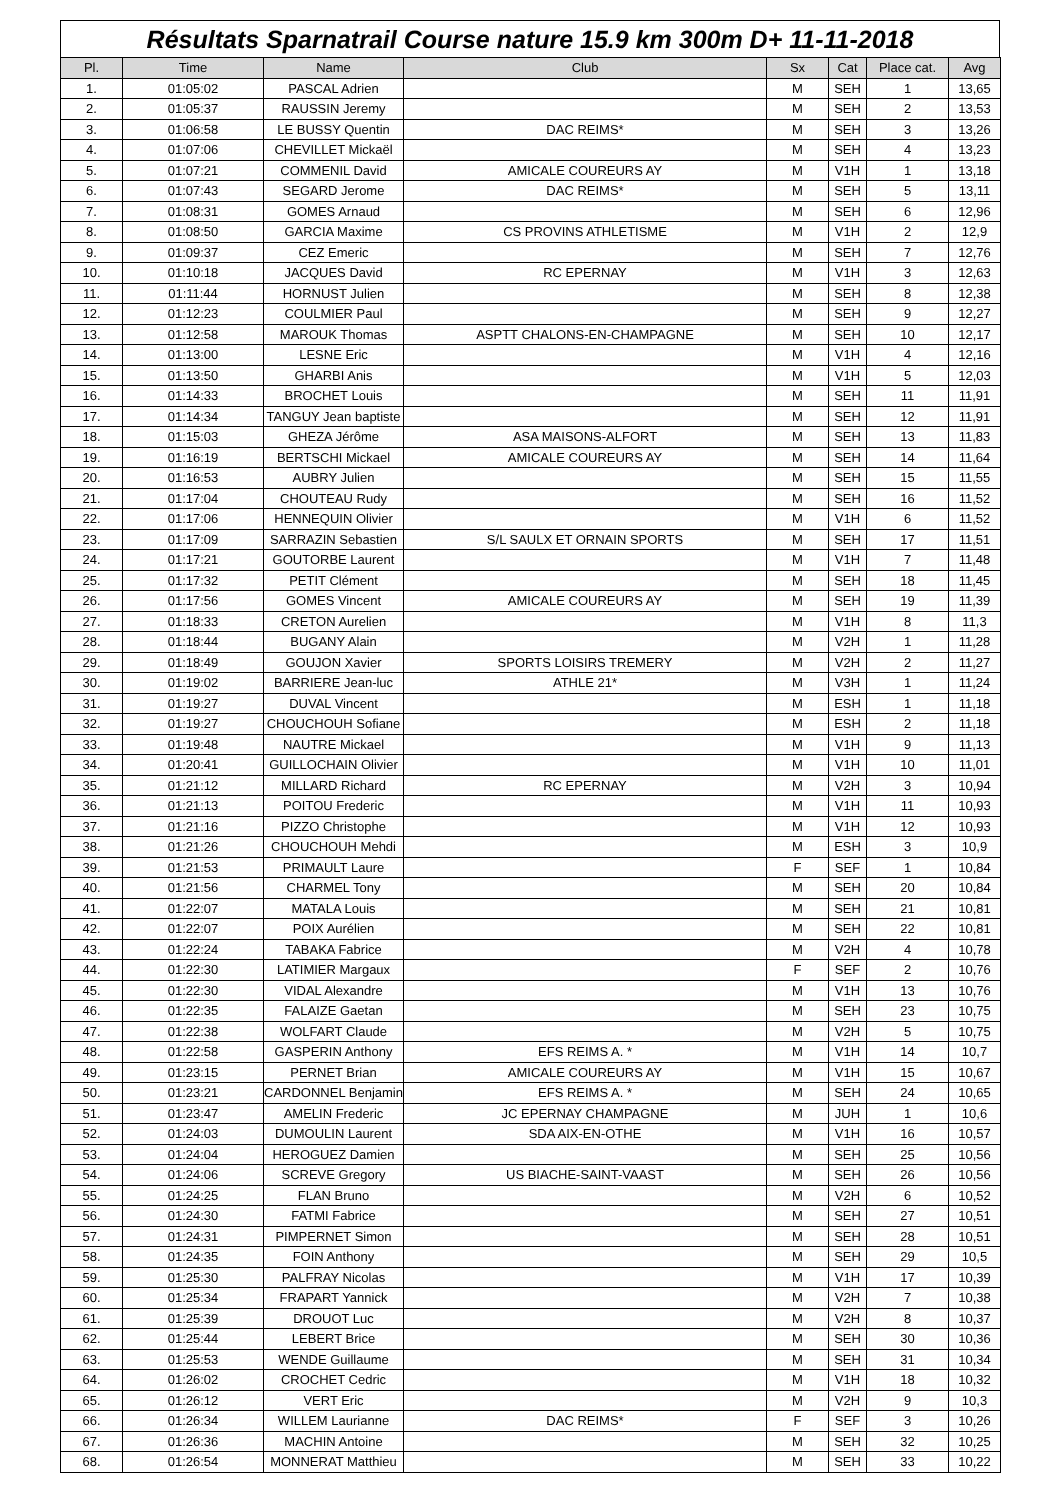Résultats Sparnatrail Course nature 15.9 km 300m D+ 11-11-2018
| Pl. | Time | Name | Club | Sx | Cat | Place cat. | Avg |
| --- | --- | --- | --- | --- | --- | --- | --- |
| 1. | 01:05:02 | PASCAL Adrien | | M | SEH | 1 | 13,65 |
| 2. | 01:05:37 | RAUSSIN Jeremy | | M | SEH | 2 | 13,53 |
| 3. | 01:06:58 | LE BUSSY Quentin | DAC REIMS* | M | SEH | 3 | 13,26 |
| 4. | 01:07:06 | CHEVILLET Mickaël | | M | SEH | 4 | 13,23 |
| 5. | 01:07:21 | COMMENIL David | AMICALE COUREURS AY | M | V1H | 1 | 13,18 |
| 6. | 01:07:43 | SEGARD Jerome | DAC REIMS* | M | SEH | 5 | 13,11 |
| 7. | 01:08:31 | GOMES Arnaud | | M | SEH | 6 | 12,96 |
| 8. | 01:08:50 | GARCIA Maxime | CS PROVINS ATHLETISME | M | V1H | 2 | 12,9 |
| 9. | 01:09:37 | CEZ Emeric | | M | SEH | 7 | 12,76 |
| 10. | 01:10:18 | JACQUES David | RC EPERNAY | M | V1H | 3 | 12,63 |
| 11. | 01:11:44 | HORNUST Julien | | M | SEH | 8 | 12,38 |
| 12. | 01:12:23 | COULMIER Paul | | M | SEH | 9 | 12,27 |
| 13. | 01:12:58 | MAROUK Thomas | ASPTT CHALONS-EN-CHAMPAGNE | M | SEH | 10 | 12,17 |
| 14. | 01:13:00 | LESNE Eric | | M | V1H | 4 | 12,16 |
| 15. | 01:13:50 | GHARBI Anis | | M | V1H | 5 | 12,03 |
| 16. | 01:14:33 | BROCHET Louis | | M | SEH | 11 | 11,91 |
| 17. | 01:14:34 | TANGUY Jean baptiste | | M | SEH | 12 | 11,91 |
| 18. | 01:15:03 | GHEZA Jérôme | ASA MAISONS-ALFORT | M | SEH | 13 | 11,83 |
| 19. | 01:16:19 | BERTSCHI Mickael | AMICALE COUREURS AY | M | SEH | 14 | 11,64 |
| 20. | 01:16:53 | AUBRY Julien | | M | SEH | 15 | 11,55 |
| 21. | 01:17:04 | CHOUTEAU Rudy | | M | SEH | 16 | 11,52 |
| 22. | 01:17:06 | HENNEQUIN Olivier | | M | V1H | 6 | 11,52 |
| 23. | 01:17:09 | SARRAZIN Sebastien | S/L SAULX ET ORNAIN SPORTS | M | SEH | 17 | 11,51 |
| 24. | 01:17:21 | GOUTORBE Laurent | | M | V1H | 7 | 11,48 |
| 25. | 01:17:32 | PETIT Clément | | M | SEH | 18 | 11,45 |
| 26. | 01:17:56 | GOMES Vincent | AMICALE COUREURS AY | M | SEH | 19 | 11,39 |
| 27. | 01:18:33 | CRETON Aurelien | | M | V1H | 8 | 11,3 |
| 28. | 01:18:44 | BUGANY Alain | | M | V2H | 1 | 11,28 |
| 29. | 01:18:49 | GOUJON Xavier | SPORTS LOISIRS TREMERY | M | V2H | 2 | 11,27 |
| 30. | 01:19:02 | BARRIERE Jean-luc | ATHLE 21* | M | V3H | 1 | 11,24 |
| 31. | 01:19:27 | DUVAL Vincent | | M | ESH | 1 | 11,18 |
| 32. | 01:19:27 | CHOUCHOUH Sofiane | | M | ESH | 2 | 11,18 |
| 33. | 01:19:48 | NAUTRE Mickael | | M | V1H | 9 | 11,13 |
| 34. | 01:20:41 | GUILLOCHAIN Olivier | | M | V1H | 10 | 11,01 |
| 35. | 01:21:12 | MILLARD Richard | RC EPERNAY | M | V2H | 3 | 10,94 |
| 36. | 01:21:13 | POITOU Frederic | | M | V1H | 11 | 10,93 |
| 37. | 01:21:16 | PIZZO Christophe | | M | V1H | 12 | 10,93 |
| 38. | 01:21:26 | CHOUCHOUH Mehdi | | M | ESH | 3 | 10,9 |
| 39. | 01:21:53 | PRIMAULT Laure | | F | SEF | 1 | 10,84 |
| 40. | 01:21:56 | CHARMEL Tony | | M | SEH | 20 | 10,84 |
| 41. | 01:22:07 | MATALA Louis | | M | SEH | 21 | 10,81 |
| 42. | 01:22:07 | POIX Aurélien | | M | SEH | 22 | 10,81 |
| 43. | 01:22:24 | TABAKA Fabrice | | M | V2H | 4 | 10,78 |
| 44. | 01:22:30 | LATIMIER Margaux | | F | SEF | 2 | 10,76 |
| 45. | 01:22:30 | VIDAL Alexandre | | M | V1H | 13 | 10,76 |
| 46. | 01:22:35 | FALAIZE Gaetan | | M | SEH | 23 | 10,75 |
| 47. | 01:22:38 | WOLFART Claude | | M | V2H | 5 | 10,75 |
| 48. | 01:22:58 | GASPERIN Anthony | EFS REIMS A. * | M | V1H | 14 | 10,7 |
| 49. | 01:23:15 | PERNET Brian | AMICALE COUREURS AY | M | V1H | 15 | 10,67 |
| 50. | 01:23:21 | CARDONNEL Benjamin | EFS REIMS A. * | M | SEH | 24 | 10,65 |
| 51. | 01:23:47 | AMELIN Frederic | JC EPERNAY CHAMPAGNE | M | JUH | 1 | 10,6 |
| 52. | 01:24:03 | DUMOULIN Laurent | SDA AIX-EN-OTHE | M | V1H | 16 | 10,57 |
| 53. | 01:24:04 | HEROGUEZ Damien | | M | SEH | 25 | 10,56 |
| 54. | 01:24:06 | SCREVE Gregory | US BIACHE-SAINT-VAAST | M | SEH | 26 | 10,56 |
| 55. | 01:24:25 | FLAN Bruno | | M | V2H | 6 | 10,52 |
| 56. | 01:24:30 | FATMI Fabrice | | M | SEH | 27 | 10,51 |
| 57. | 01:24:31 | PIMPERNET Simon | | M | SEH | 28 | 10,51 |
| 58. | 01:24:35 | FOIN Anthony | | M | SEH | 29 | 10,5 |
| 59. | 01:25:30 | PALFRAY Nicolas | | M | V1H | 17 | 10,39 |
| 60. | 01:25:34 | FRAPART Yannick | | M | V2H | 7 | 10,38 |
| 61. | 01:25:39 | DROUOT Luc | | M | V2H | 8 | 10,37 |
| 62. | 01:25:44 | LEBERT Brice | | M | SEH | 30 | 10,36 |
| 63. | 01:25:53 | WENDE Guillaume | | M | SEH | 31 | 10,34 |
| 64. | 01:26:02 | CROCHET Cedric | | M | V1H | 18 | 10,32 |
| 65. | 01:26:12 | VERT Eric | | M | V2H | 9 | 10,3 |
| 66. | 01:26:34 | WILLEM Laurianne | DAC REIMS* | F | SEF | 3 | 10,26 |
| 67. | 01:26:36 | MACHIN Antoine | | M | SEH | 32 | 10,25 |
| 68. | 01:26:54 | MONNERAT Matthieu | | M | SEH | 33 | 10,22 |